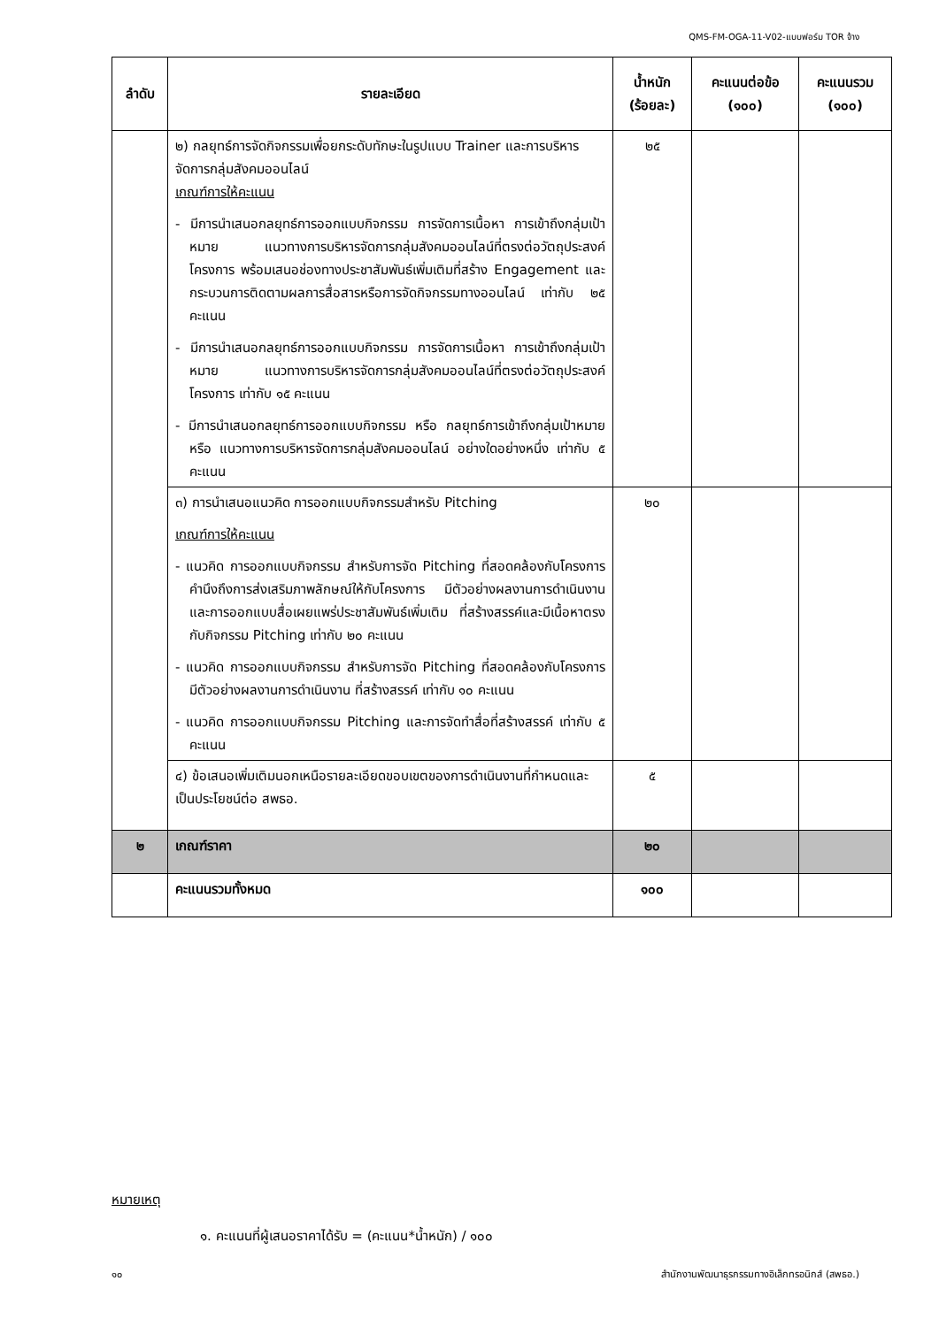QMS-FM-OGA-11-V02-แบบฟอร์ม TOR จ้าง
| ลำดับ | รายละเอียด | น้ำหนัก (ร้อยละ) | คะแนนต่อข้อ (๑๐๐) | คะแนนรวม (๑๐๐) |
| --- | --- | --- | --- | --- |
| | ๒) กลยุทธ์การจัดกิจกรรมเพื่อยกระดับทักษะในรูปแบบ Trainer และการบริหารจัดการกลุ่มสังคมออนไลน์ เกณฑ์การให้คะแนน - มีการนำเสนอกลยุทธ์การออกแบบกิจกรรม การจัดการเนื้อหา การเข้าถึงกลุ่มเป้าหมาย แนวทางการบริหารจัดการกลุ่มสังคมออนไลน์ที่ตรงต่อวัตถุประสงค์โครงการ พร้อมเสนอช่องทางประชาสัมพันธ์เพิ่มเติมที่สร้าง Engagement และกระบวนการติดตามผลการสื่อสารหรือการจัดกิจกรรมทางออนไลน์ เท่ากับ ๒๕ คะแนน - มีการนำเสนอกลยุทธ์การออกแบบกิจกรรม การจัดการเนื้อหา การเข้าถึงกลุ่มเป้าหมาย แนวทางการบริหารจัดการกลุ่มสังคมออนไลน์ที่ตรงต่อวัตถุประสงค์โครงการ เท่ากับ ๑๕ คะแนน - มีการนำเสนอกลยุทธ์การออกแบบกิจกรรม หรือ กลยุทธ์การเข้าถึงกลุ่มเป้าหมาย หรือ แนวทางการบริหารจัดการกลุ่มสังคมออนไลน์ อย่างใดอย่างหนึ่ง เท่ากับ ๕ คะแนน | ๒๕ | | |
| | ๓) การนำเสนอแนวคิด การออกแบบกิจกรรมสำหรับ Pitching เกณฑ์การให้คะแนน - แนวคิด การออกแบบกิจกรรม สำหรับการจัด Pitching ที่สอดคล้องกับโครงการ คำนึงถึงการส่งเสริมภาพลักษณ์ให้กับโครงการ มีตัวอย่างผลงานการดำเนินงาน และการออกแบบสื่อเผยแพร่ประชาสัมพันธ์เพิ่มเติม ที่สร้างสรรค์และมีเนื้อหาตรงกับกิจกรรม Pitching เท่ากับ ๒๐ คะแนน - แนวคิด การออกแบบกิจกรรม สำหรับการจัด Pitching ที่สอดคล้องกับโครงการ มีตัวอย่างผลงานการดำเนินงาน ที่สร้างสรรค์ เท่ากับ ๑๐ คะแนน - แนวคิด การออกแบบกิจกรรม Pitching และการจัดทำสื่อที่สร้างสรรค์ เท่ากับ ๕ คะแนน | ๒๐ | | |
| | ๔) ข้อเสนอเพิ่มเติมนอกเหนือรายละเอียดขอบเขตของการดำเนินงานที่กำหนดและเป็นประโยชน์ต่อ สพธอ. | ๕ | | |
| ๒ | เกณฑ์ราคา | ๒๐ | | |
| | คะแนนรวมทั้งหมด | ๑๐๐ | | |
หมายเหตุ
๑. คะแนนที่ผู้เสนอราคาได้รับ = (คะแนน*น้ำหนัก) / ๑๐๐
๑๐ สำนักงานพัฒนาธุรกรรมทางอิเล็กทรอนิกส์ (สพธอ.)